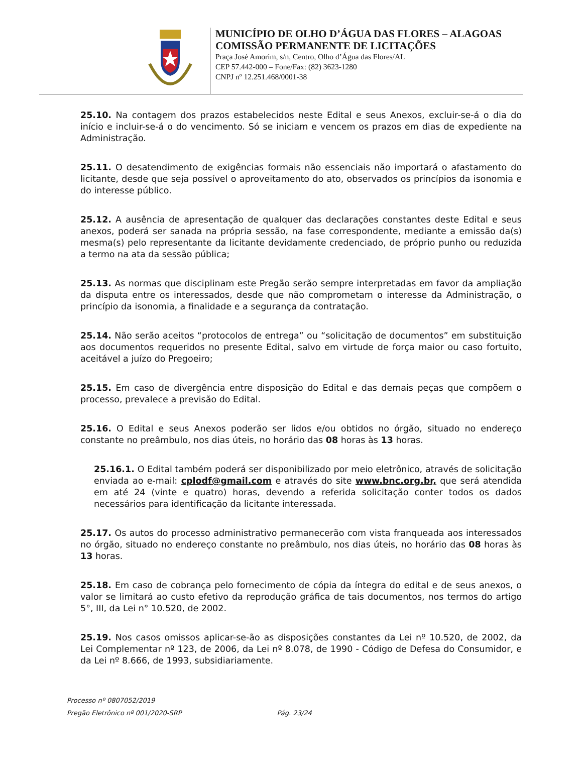MUNICÍPIO DE OLHO D’ÁGUA DAS FLORES – ALAGOAS
COMISSÃO PERMANENTE DE LICITAÇÕES
Praça José Amorim, s/n, Centro, Olho d’Água das Flores/AL
CEP 57.442-000 – Fone/Fax: (82) 3623-1280
CNPJ nº 12.251.468/0001-38
25.10. Na contagem dos prazos estabelecidos neste Edital e seus Anexos, excluir-se-á o dia do início e incluir-se-á o do vencimento. Só se iniciam e vencem os prazos em dias de expediente na Administração.
25.11. O desatendimento de exigências formais não essenciais não importará o afastamento do licitante, desde que seja possível o aproveitamento do ato, observados os princípios da isonomia e do interesse público.
25.12. A ausência de apresentação de qualquer das declarações constantes deste Edital e seus anexos, poderá ser sanada na própria sessão, na fase correspondente, mediante a emissão da(s) mesma(s) pelo representante da licitante devidamente credenciado, de próprio punho ou reduzida a termo na ata da sessão pública;
25.13. As normas que disciplinam este Pregão serão sempre interpretadas em favor da ampliação da disputa entre os interessados, desde que não comprometam o interesse da Administração, o princípio da isonomia, a finalidade e a segurança da contratação.
25.14. Não serão aceitos “protocolos de entrega” ou “solicitação de documentos” em substituição aos documentos requeridos no presente Edital, salvo em virtude de força maior ou caso fortuito, aceitável a juízo do Pregoeiro;
25.15. Em caso de divergência entre disposição do Edital e das demais peças que compõem o processo, prevalece a previsão do Edital.
25.16. O Edital e seus Anexos poderão ser lidos e/ou obtidos no órgão, situado no endereço constante no preâmbulo, nos dias úteis, no horário das 08 horas às 13 horas.
25.16.1. O Edital também poderá ser disponibilizado por meio eletrônico, através de solicitação enviada ao e-mail: cplodf@gmail.com e através do site www.bnc.org.br, que será atendida em até 24 (vinte e quatro) horas, devendo a referida solicitação conter todos os dados necessários para identificação da licitante interessada.
25.17. Os autos do processo administrativo permanecerão com vista franqueada aos interessados no órgão, situado no endereço constante no preâmbulo, nos dias úteis, no horário das 08 horas às 13 horas.
25.18. Em caso de cobrança pelo fornecimento de cópia da íntegra do edital e de seus anexos, o valor se limitará ao custo efetivo da reprodução gráfica de tais documentos, nos termos do artigo 5°, III, da Lei n° 10.520, de 2002.
25.19. Nos casos omissos aplicar-se-ão as disposições constantes da Lei nº 10.520, de 2002, da Lei Complementar nº 123, de 2006, da Lei nº 8.078, de 1990 - Código de Defesa do Consumidor, e da Lei nº 8.666, de 1993, subsidiariamente.
Processo nº 0807052/2019
Pregão Eletrônico nº 001/2020-SRP Pág. 23/24